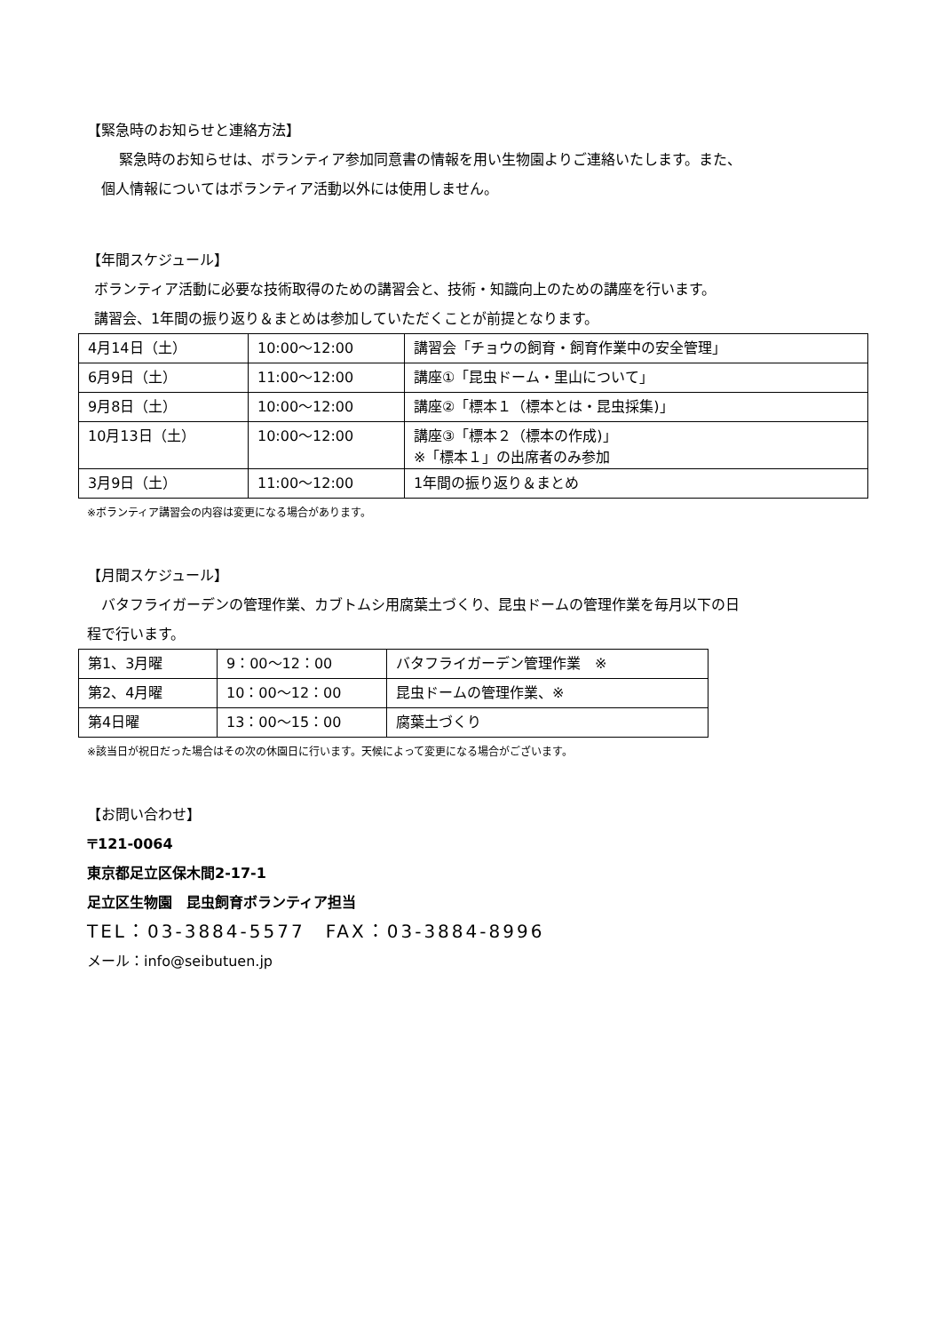【緊急時のお知らせと連絡方法】
緊急時のお知らせは、ボランティア参加同意書の情報を用い生物園よりご連絡いたします。また、
個人情報についてはボランティア活動以外には使用しません。
【年間スケジュール】
ボランティア活動に必要な技術取得のための講習会と、技術・知識向上のための講座を行います。
講習会、1年間の振り返り＆まとめは参加していただくことが前提となります。
| 4月14日（土） | 10:00～12:00 | 講習会「チョウの飼育・飼育作業中の安全管理」 |
| 6月9日（土） | 11:00～12:00 | 講座①「昆虫ドーム・里山について」 |
| 9月8日（土） | 10:00～12:00 | 講座②「標本１（標本とは・昆虫採集)」 |
| 10月13日（土） | 10:00～12:00 | 講座③「標本２（標本の作成)」 ※「標本１」の出席者のみ参加 |
| 3月9日（土） | 11:00～12:00 | 1年間の振り返り＆まとめ |
※ボランティア講習会の内容は変更になる場合があります。
【月間スケジュール】
バタフライガーデンの管理作業、カブトムシ用腐葉土づくり、昆虫ドームの管理作業を毎月以下の日
程で行います。
| 第1、3月曜 | 9：00～12：00 | バタフライガーデン管理作業 ※ |
| 第2、4月曜 | 10：00～12：00 | 昆虫ドームの管理作業、※ |
| 第4日曜 | 13：00～15：00 | 腐葉土づくり |
※該当日が祝日だった場合はその次の休園日に行います。天候によって変更になる場合がございます。
【お問い合わせ】
〒121-0064
東京都足立区保木間2-17-1
足立区生物園　昆虫飼育ボランティア担当
TEL：03-3884-5577　FAX：03-3884-8996
メール：info@seibutuen.jp